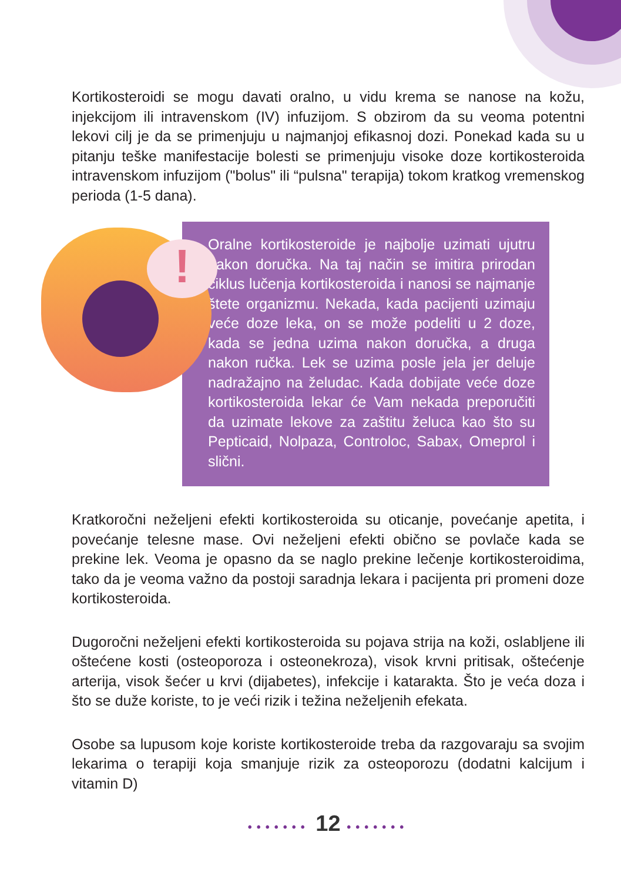Kortikosteroidi se mogu davati oralno, u vidu krema se nanose na kožu, injekcijom ili intravenskom (IV) infuzijom. S obzirom da su veoma potentni lekovi cilj je da se primenjuju u najmanjoj efikasnoj dozi. Ponekad kada su u pitanju teške manifestacije bolesti se primenjuju visoke doze kortikosteroida intravenskom infuzijom ("bolus" ili “pulsna" terapija) tokom kratkog vremenskog perioda (1-5 dana).
!
Oralne kortikosteroide je najbolje uzimati ujutru nakon doručka. Na taj način se imitira prirodan ciklus lučenja kortikosteroida i nanosi se najmanje štete organizmu. Nekada, kada pacijenti uzimaju veće doze leka, on se može podeliti u 2 doze, kada se jedna uzima nakon doručka, a druga nakon ručka. Lek se uzima posle jela jer deluje nadražajno na želudac. Kada dobijate veće doze kortikosteroida lekar će Vam nekada preporučiti da uzimate lekove za zaštitu želuca kao što su Pepticaid, Nolpaza, Controloc, Sabax, Omeprol i slični.
Kratkoročni neželjeni efekti kortikosteroida su oticanje, povećanje apetita, i povećanje telesne mase. Ovi neželjeni efekti obično se povlače kada se prekine lek. Veoma je opasno da se naglo prekine lečenje kortikosteroidima, tako da je veoma važno da postoji saradnja lekara i pacijenta pri promeni doze kortikosteroida.
Dugoročni neželjeni efekti kortikosteroida su pojava strija na koži, oslabljene ili oštećene kosti (osteoporoza i osteonekroza), visok krvni pritisak, oštećenje arterija, visok šećer u krvi (dijabetes), infekcije i katarakta. Što je veća doza i što se duže koriste, to je veći rizik i težina neželjenih efekata.
Osobe sa lupusom koje koriste kortikosteroide treba da razgovaraju sa svojim lekarima o terapiji koja smanjuje rizik za osteoporozu (dodatni kalcijum i vitamin D)
••••••• 12 •••••••